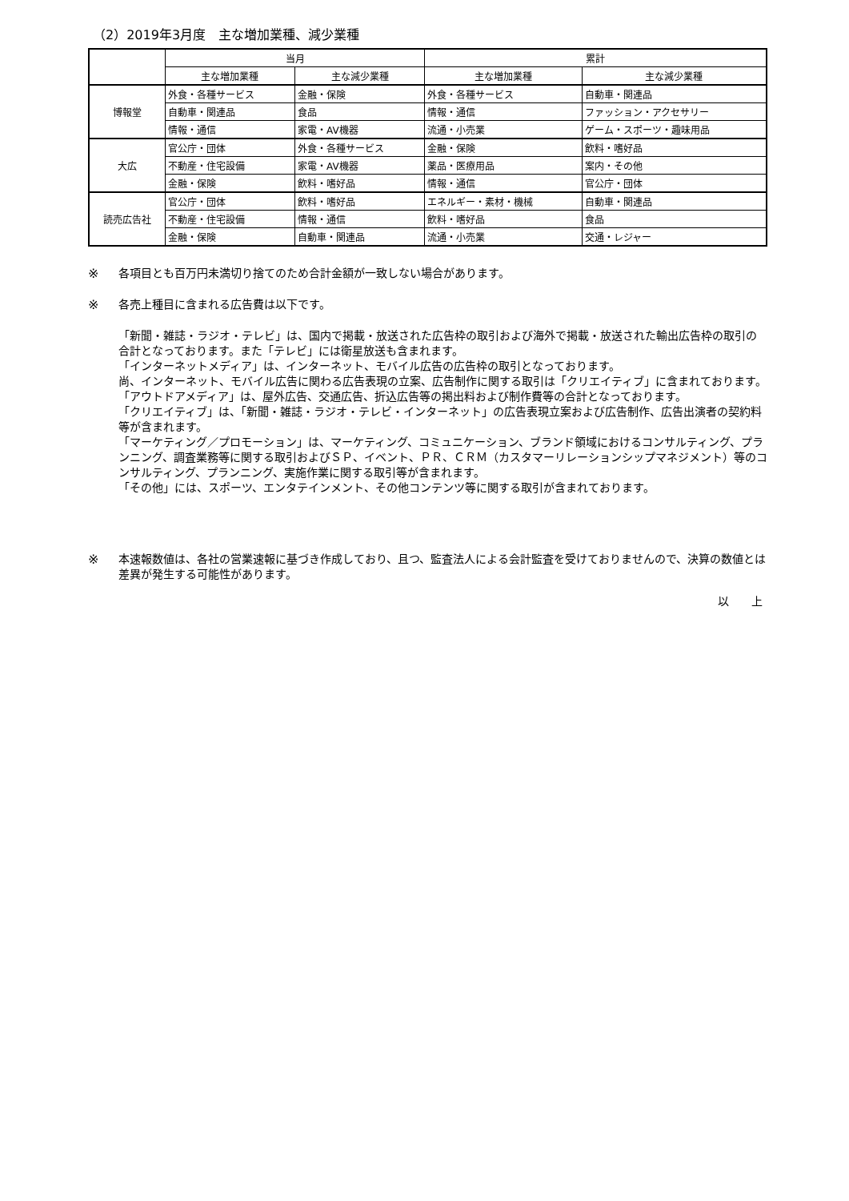（2）2019年3月度　主な増加業種、減少業種
| | 当月 | | 累計 | |
| --- | --- | --- | --- | --- |
| | 主な増加業種 | 主な減少業種 | 主な増加業種 | 主な減少業種 |
| 博報堂 | 外食・各種サービス | 金融・保険 | 外食・各種サービス | 自動車・関連品 |
| | 自動車・関連品 | 食品 | 情報・通信 | ファッション・アクセサリー |
| | 情報・通信 | 家電・AV機器 | 流通・小売業 | ゲーム・スポーツ・趣味用品 |
| 大広 | 官公庁・団体 | 外食・各種サービス | 金融・保険 | 飲料・嗜好品 |
| | 不動産・住宅設備 | 家電・AV機器 | 薬品・医療用品 | 案内・その他 |
| | 金融・保険 | 飲料・嗜好品 | 情報・通信 | 官公庁・団体 |
| 読売広告社 | 官公庁・団体 | 飲料・嗜好品 | エネルギー・素材・機械 | 自動車・関連品 |
| | 不動産・住宅設備 | 情報・通信 | 飲料・嗜好品 | 食品 |
| | 金融・保険 | 自動車・関連品 | 流通・小売業 | 交通・レジャー |
※
各項目とも百万円未満切り捨てのため合計金額が一致しない場合があります。
※
各売上種目に含まれる広告費は以下です。
「新聞・雑誌・ラジオ・テレビ」は、国内で掲載・放送された広告枠の取引および海外で掲載・放送された輸出広告枠の取引の合計となっております。また「テレビ」には衛星放送も含まれます。
「インターネットメディア」は、インターネット、モバイル広告の広告枠の取引となっております。
尚、インターネット、モバイル広告に関わる広告表現の立案、広告制作に関する取引は「クリエイティブ」に含まれております。
「アウトドアメディア」は、屋外広告、交通広告、折込広告等の掲出料および制作費等の合計となっております。
「クリエイティブ」は、「新聞・雑誌・ラジオ・テレビ・インターネット」の広告表現立案および広告制作、広告出演者の契約料等が含まれます。
「マーケティング／プロモーション」は、マーケティング、コミュニケーション、ブランド領域におけるコンサルティング、プランニング、調査業務等に関する取引およびＳＰ、イベント、ＰＲ、ＣＲＭ（カスタマーリレーションシップマネジメント）等のコンサルティング、プランニング、実施作業に関する取引等が含まれます。
「その他」には、スポーツ、エンタテインメント、その他コンテンツ等に関する取引が含まれております。
※
本速報数値は、各社の営業速報に基づき作成しており、且つ、監査法人による会計監査を受けておりませんので、決算の数値とは差異が発生する可能性があります。
以　　上